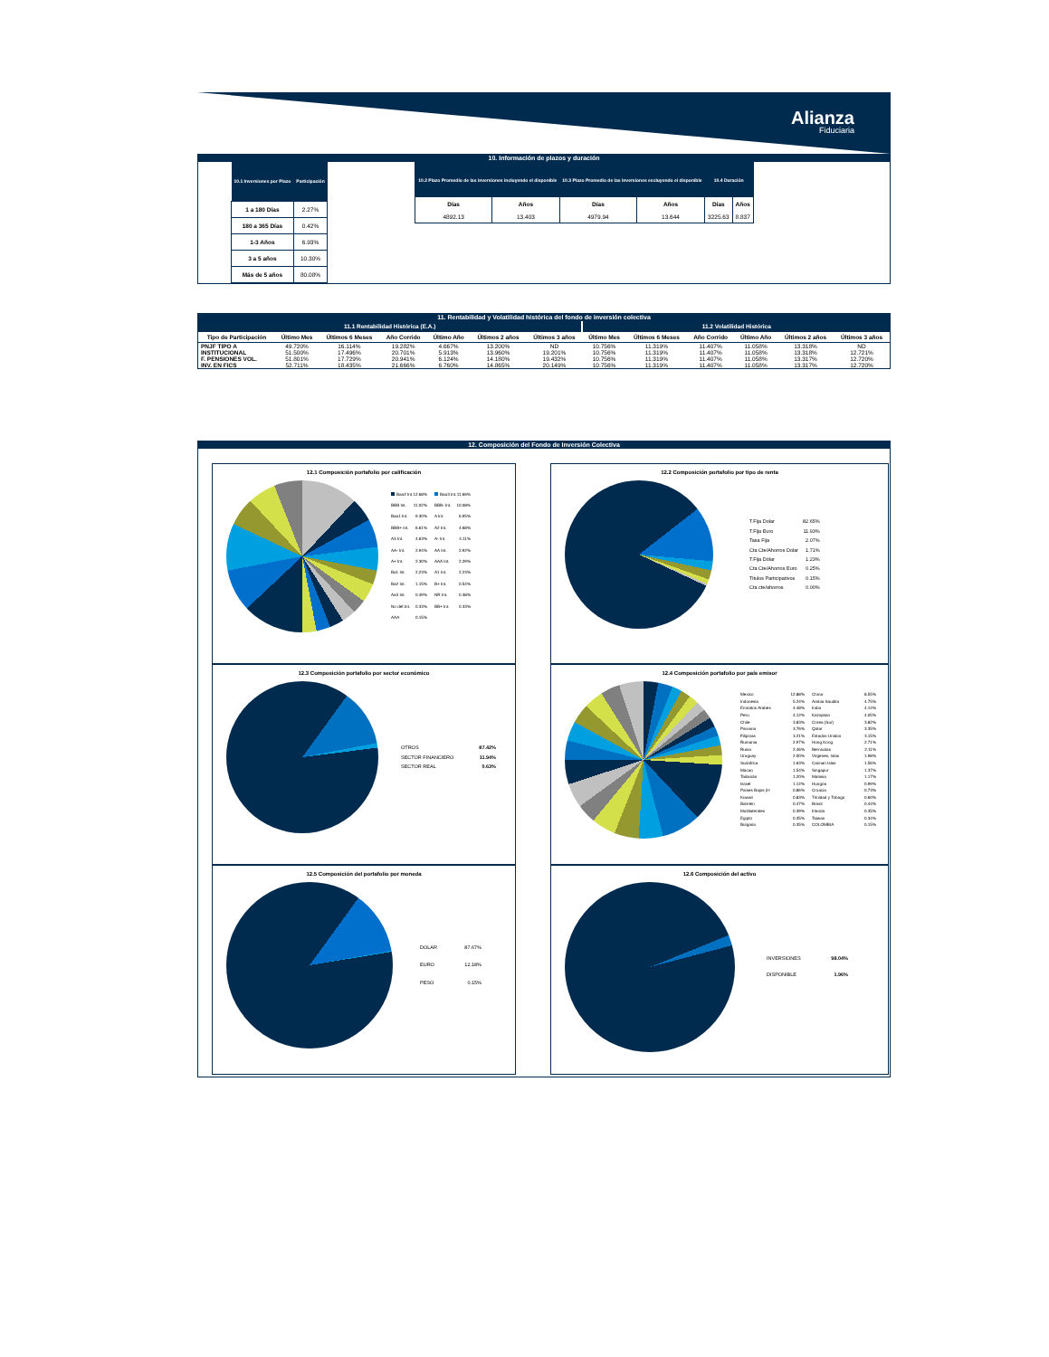Alianza
Fiduciaria
10. Información de plazos y duración
| 10.1 Inversiones por Plazo | Participación |
| --- | --- |
| 1 a 180 Días | 2.27% |
| 180 a 365 Días | 0.42% |
| 1-3 Años | 6.93% |
| 3 a 5 años | 10.30% |
| Más de 5 años | 80.08% |
| 10.2 Plazo Promedio de las inversiones incluyendo el disponible | | 10.3 Plazo Promedio de las inversiones excluyendo el disponible | | 10.4 Duración | |
| --- | --- | --- | --- | --- | --- |
| Días | Años | Días | Años | Días | Años |
| 4892.13 | 13.403 | 4979.94 | 13.644 | 3225.63 | 8.837 |
11. Rentabilidad y Volatilidad histórica del fondo de inversión colectiva
| 11.1 Rentabilidad Histórica (E.A.) | | | | | | | 11.2 Volatilidad Histórica | | | | | |
| --- | --- | --- | --- | --- | --- | --- | --- | --- | --- | --- | --- | --- |
| Tipo de Participación | Último Mes | Últimos 6 Meses | Año Corrido | Último Año | Últimos 2 años | Últimos 3 años | Último Mes | Últimos 6 Meses | Año Corrido | Último Año | Últimos 2 años | Últimos 3 años |
| PNJF TIPO A | 49.720% | 16.114% | 19.282% | 4.667% | 13.200% | ND | 10.756% | 11.319% | 11.407% | 11.058% | 13.318% | ND |
| INSTITUCIONAL | 51.500% | 17.496% | 20.701% | 5.913% | 13.960% | 19.201% | 10.756% | 11.319% | 11.407% | 11.058% | 13.318% | 12.721% |
| F. PENSIONES VOL. | 51.801% | 17.729% | 20.941% | 6.124% | 14.180% | 19.432% | 10.756% | 11.319% | 11.407% | 11.058% | 13.317% | 12.720% |
| INV. EN FICS | 52.711% | 18.435% | 21.666% | 6.760% | 14.865% | 20.149% | 10.756% | 11.319% | 11.407% | 11.058% | 13.317% | 12.720% |
12. Composición del Fondo de Inversión Colectiva
12.1 Composición portafolio por calificación
Baa2 Int. 12.68%
Baa3 Int. 11.66%
BBB Int. 11.02%
BBB- Int. 10.08%
Baa1 Int. 9.30%
A Int. 6.95%
BBB+ Int. 6.61%
A2 Int. 4.68%
A3 Int. 4.63%
A- Int. 4.11%
AA- Int. 2.94%
AA Int. 2.92%
A+ Int. 2.30%
AAA Int. 2.29%
Ba1 Int. 2.23%
A1 Int. 2.23%
Ba2 Int. 1.15%
B+ Int. 0.54%
Aa3 Int. 0.49%
NR Int. 0.38%
No def.Int. 0.33%
BB+ Int. 0.33%
AAA 0.15%
12.2 Composición portafolio por tipo de renta
T.Fija Dolar 82.65%
T.Fija Euro 11.93%
Tasa Fija 2.07%
Cta Cte/Ahorros Dolar 1.71%
T.Fija Dólar 1.23%
Cta Cte/Ahorros Euro 0.25%
Titulos Participativos 0.15%
Cta cte/ahorros 0.00%
12.3 Composición portafolio por sector económico
OTROS 87.42%
SECTOR FINANCIERO 11.94%
SECTOR REAL 0.63%
12.4 Composición portafolio por país emisor
Mexico 12.88%
China 8.55%
Indonesia 5.24%
Arabia Saudita 4.75%
Emiratos Arabes 4.48%
India 4.14%
Peru 4.12%
Kazajstan 4.05%
Chile 3.83%
Corea (Sur) 3.82%
Panama 3.76%
Qatar 3.35%
Filipinas 3.21%
Estados Unidos 3.15%
Rumania 2.97%
Hong Kong 2.71%
Rusia 2.46%
Bermudas 2.11%
Uruguay 2.00%
Virgenes, Islas 1.98%
Sudafrica 1.63%
Caiman Islas 1.56%
Macao 1.54%
Singapur 1.37%
Tailandia 1.20%
Malasia 1.17%
Israel 1.12%
Hungria 0.99%
Paises Bajos (H 0.86%
Croacia 0.73%
Kuwait 0.83%
Trinidad y Tobago 0.60%
Bahrein 0.47%
Brasil 0.44%
Multilaterales 0.39%
Irlanda 0.35%
Egipto 0.35%
Taiwan 0.34%
Bulgaria 0.35%
COLOMBIA 0.15%
12.5 Composición del portafolio por moneda
DOLAR 87.67%
EURO 12.18%
PESO 0.15%
12.6 Composición del activo
INVERSIONES 98.04%
DISPONIBLE 1.96%